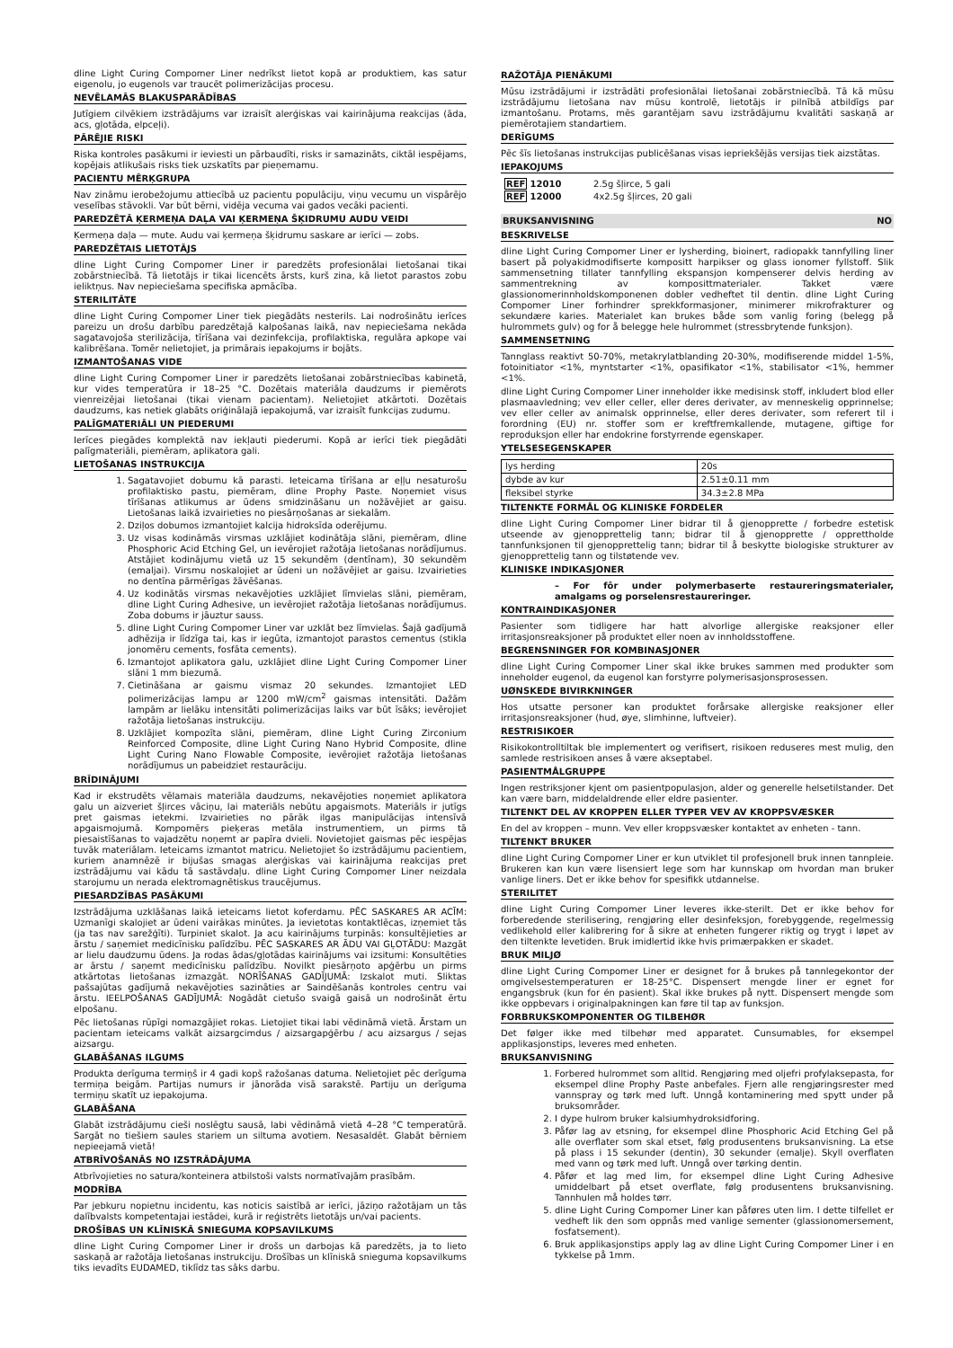dline Light Curing Compomer Liner nedrīkst lietot kopā ar produktiem, kas satur eigenolu, jo eugenols var traucēt polimerizācijas procesu.
NEVĒLAMĀS BLAKUSPARĀDĪBAS
Jutīgiem cilvēkiem izstrādājums var izraisīt alerģiskas vai kairinājuma reakcijas (āda, acs, gļotāda, elpceļi).
PĀRĒJIE RISKI
Riska kontroles pasākumi ir ieviesti un pārbaudīti, risks ir samazināts, ciktāl iespējams, kopējais atlikušais risks tiek uzskatīts par pieņemamu.
PACIENTU MĒRĶGRUPA
Nav zināmu ierobežojumu attiecībā uz pacientu populāciju, viņu vecumu un vispārējo veselības stāvokli. Var būt bērni, vidēja vecuma vai gados vecāki pacienti.
PAREDZĒTĀ ĶERMEŅA DAĻA VAI ĶERMEŅA ŠĶIDRUMU AUDU VEIDI
Ķermeņa daļa — mute. Audu vai ķermeņa šķidrumu saskare ar ierīci — zobs.
PAREDZĒTAIS LIETOTĀJS
dline Light Curing Compomer Liner ir paredzēts profesionālai lietošanai tikai zobārstniecībā. Tā lietotājs ir tikai licencēts ārsts, kurš zina, kā lietot parastos zobu ieliktņus. Nav nepieciešama specifiska apmācība.
STERILITĀTE
dline Light Curing Compomer Liner tiek piegādāts nesterils. Lai nodrošinātu ierīces pareizu un drošu darbību paredzētajā kalpošanas laikā, nav nepieciešama nekāda sagatavojoša sterilizācija, tīrīšana vai dezinfekcija, profilaktiska, regulāra apkope vai kalibrēšana. Tomēr nelietojiet, ja primārais iepakojums ir bojāts.
IZMANTOŠANAS VIDE
dline Light Curing Compomer Liner ir paredzēts lietošanai zobārstniecības kabinetā, kur vides temperatūra ir 18–25 °C. Dozētais materiāla daudzums ir piemērots vienreizējai lietošanai (tikai vienam pacientam). Nelietojiet atkārtoti. Dozētais daudzums, kas netiek glabāts oriģinālajā iepakojumā, var izraisīt funkcijas zudumu.
PALĪGMATERIĀLI UN PIEDERUMI
Ierīces piegādes komplektā nav iekļauti piederumi. Kopā ar ierīci tiek piegādāti palīgmateriāli, piemēram, aplikatora gali.
LIETOŠANAS INSTRUKCIJA
1. Sagatavojiet dobumu kā parasti. Ieteicama tīrīšana ar eļļu nesaturošu profilaktisko pastu, piemēram, dline Prophy Paste. Noņemiet visus tīrīšanas atlikumus ar ūdens smidzināšanu un nožāvējiet ar gaisu. Lietošanas laikā izvairieties no piesārņošanas ar siekalām.
2. Dziļos dobumos izmantojiet kalcija hidroksīda oderējumu.
3. Uz visas kodināmās virsmas uzklājiet kodinātāja slāni, piemēram, dline Phosphoric Acid Etching Gel, un ievērojiet ražotāja lietošanas norādījumus. Atstājiet kodinājumu vietā uz 15 sekundēm (dentīnam), 30 sekundēm (emaljai). Virsmu noskalojiet ar ūdeni un nožāvējiet ar gaisu. Izvairieties no dentīna pārmērīgas žāvēšanas.
4. Uz kodinātās virsmas nekavējoties uzklājiet līmvielas slāni, piemēram, dline Light Curing Adhesive, un ievērojiet ražotāja lietošanas norādījumus. Zoba dobums ir jāuztur sauss.
5. dline Light Curing Compomer Liner var uzklāt bez līmvielas. Šajā gadījumā adhēzija ir līdzīga tai, kas ir iegūta, izmantojot parastos cementus (stikla jonomēru cements, fosfāta cements).
6. Izmantojot aplikatora galu, uzklājiet dline Light Curing Compomer Liner slāni 1 mm biezumā.
7. Cietināšana ar gaismu vismaz 20 sekundes. Izmantojiet LED polimerizācijas lampu ar 1200 mW/cm<sup>2</sup> gaismas intensitāti. Dažām lampām ar lielāku intensitāti polimerizācijas laiks var būt īsāks; ievērojiet ražotāja lietošanas instrukciju.
8. Uzklājiet kompozīta slāni, piemēram, dline Light Curing Zirconium Reinforced Composite, dline Light Curing Nano Hybrid Composite, dline Light Curing Nano Flowable Composite, ievērojiet ražotāja lietošanas norādījumus un pabeidziet restaurāciju.
BRĪDINĀJUMI
Kad ir ekstrudēts vēlamais materiāla daudzums, nekavējoties noņemiet aplikatora galu un aizveriet šļirces vāciņu, lai materiāls nebūtu apgaismots. Materiāls ir jutīgs pret gaismas ietekmi. Izvairieties no pārāk ilgas manipulācijas intensīvā apgaismojumā. Kompomērs pieķeras metāla instrumentiem, un pirms tā piesaistīšanas to vajadzētu noņemt ar papīra dvieli. Novietojiet gaismas pēc iespējas tuvāk materiālam. Ieteicams izmantot matricu. Nelietojiet šo izstrādājumu pacientiem, kuriem anamnēzē ir bijušas smagas alerģiskas vai kairinājuma reakcijas pret izstrādājumu vai kādu tā sastāvdaļu. dline Light Curing Compomer Liner neizdala starojumu un nerada elektromagnētiskus traucējumus.
PIESARDZĪBAS PASĀKUMI
Izstrādājuma uzklāšanas laikā ieteicams lietot koferdamu. PĒC SASKARES AR ACĪM: Uzmanīgi skalojiet ar ūdeni vairākas minūtes. Ja ievietotas kontaktlēcas, izņemiet tās (ja tas nav sarežģīti). Turpiniet skalot. Ja acu kairinājums turpinās: konsultējieties ar ārstu / saņemiet medicīnisku palīdzību. PĒC SASKARES AR ĀDU VAI GĻOTĀDU: Mazgāt ar lielu daudzumu ūdens. Ja rodas ādas/gļotādas kairinājums vai izsitumi: Konsultēties ar ārstu / saņemt medicīnisku palīdzību. Novilkt piesārņoto apģērbu un pirms atkārtotas lietošanas izmazgāt. NORĪŠANAS GADĪJUMĀ: Izskalot muti. Sliktas pašsajūtas gadījumā nekavējoties sazināties ar Saindēšanās kontroles centru vai ārstu. IEELPOŠANAS GADĪJUMĀ: Nogādāt cietušo svaigā gaisā un nodrošināt ērtu elpošanu.
Pēc lietošanas rūpīgi nomazgājiet rokas. Lietojiet tikai labi vēdināmā vietā. Ārstam un pacientam ieteicams valkāt aizsargcimdus / aizsargapģērbu / acu aizsargus / sejas aizsargu.
GLABĀŠANAS ILGUMS
Produkta derīguma termiņš ir 4 gadi kopš ražošanas datuma. Nelietojiet pēc derīguma termiņa beigām. Partijas numurs ir jānorāda visā sarakstē. Partiju un derīguma termiņu skatīt uz iepakojuma.
GLABĀŠANA
Glabāt izstrādājumu cieši noslēgtu sausā, labi vēdināmā vietā 4–28 °C temperatūrā. Sargāt no tiešiem saules stariem un siltuma avotiem. Nesasaldēt. Glabāt bērniem nepieejamā vietā!
ATBRĪVOŠANĀS NO IZSTRĀDĀJUMA
Atbrīvojieties no satura/konteinera atbilstoši valsts normatīvajām prasībām.
MODRĪBA
Par jebkuru nopietnu incidentu, kas noticis saistībā ar ierīci, jāziņo ražotājam un tās dalībvalsts kompetentajai iestādei, kurā ir reģistrēts lietotājs un/vai pacients.
DROŠĪBAS UN KLĪNISKĀ SNIEGUMA KOPSAVILKUMS
dline Light Curing Compomer Liner ir drošs un darbojas kā paredzēts, ja to lieto saskaņā ar ražotāja lietošanas instrukciju. Drošības un klīniskā snieguma kopsavilkums tiks ievadīts EUDAMED, tiklīdz tas sāks darbu.
RAŽOTĀJA PIENĀKUMI
Mūsu izstrādājumi ir izstrādāti profesionālai lietošanai zobārstniecībā. Tā kā mūsu izstrādājumu lietošana nav mūsu kontrolē, lietotājs ir pilnībā atbildīgs par izmantošanu. Protams, mēs garantējam savu izstrādājumu kvalitāti saskaņā ar piemērotajiem standartiem.
DERĪGUMS
Pēc šīs lietošanas instrukcijas publicēšanas visas iepriekšējās versijas tiek aizstātas.
IEPAKOJUMS
| REF 12010 | 2.5g šļirce, 5 gali |
| REF 12000 | 4x2.5g šļirces, 20 gali |
BRUKSANVISNING NO
BESKRIVELSE
dline Light Curing Compomer Liner er lysherding, bioinert, radiopakk tannfylling liner basert på polyakidmodifiserte kompositt harpikser og glass ionomer fyllstoff. Slik sammensetning tillater tannfylling ekspansjon kompenserer delvis herding av sammentrekning av komposittmaterialer. Takket være glassionomerinnholdskomponenen dobler vedheftet til dentin. dline Light Curing Compomer Liner forhindrer sprekkformasjoner, minimerer mikrofrakturer og sekundære karies. Materialet kan brukes både som vanlig foring (belegg på hulrommets gulv) og for å belegge hele hulrommet (stressbrytende funksjon).
SAMMENSETNING
Tannglass reaktivt 50-70%, metakrylatblanding 20-30%, modifiserende middel 1-5%, fotoinitiator <1%, myntstarter <1%, opasifikator <1%, stabilisator <1%, hemmer <1%.
dline Light Curing Compomer Liner inneholder ikke medisinsk stoff, inkludert blod eller plasmaavledning; vev eller celler, eller deres derivater, av menneskelig opprinnelse; vev eller celler av animalsk opprinnelse, eller deres derivater, som referert til i forordning (EU) nr. stoffer som er kreftfremkallende, mutagene, giftige for reproduksjon eller har endokrine forstyrrende egenskaper.
YTELSESEGENSKAPER
| lys herding | 20s |
| dybde av kur | 2.51±0.11 mm |
| fleksibel styrke | 34.3±2.8 MPa |
TILTENKTE FORMÅL OG KLINISKE FORDELER
dline Light Curing Compomer Liner bidrar til å gjenopprette / forbedre estetisk utseende av gjenopprettelig tann; bidrar til å gjenopprette / opprettholde tannfunksjonen til gjenopprettelig tann; bidrar til å beskytte biologiske strukturer av gjenopprettelig tann og tilstøtende vev.
KLINISKE INDIKASJONER
– For fôr under polymerbaserte restaureringsmaterialer, amalgams og porselensrestaureringer.
KONTRAINDIKASJONER
Pasienter som tidligere har hatt alvorlige allergiske reaksjoner eller irritasjonsreaksjoner på produktet eller noen av innholdsstoffene.
BEGRENSNINGER FOR KOMBINASJONER
dline Light Curing Compomer Liner skal ikke brukes sammen med produkter som inneholder eugenol, da eugenol kan forstyrre polymerisasjonsprosessen.
UØNSKEDE BIVIRKNINGER
Hos utsatte personer kan produktet forårsake allergiske reaksjoner eller irritasjonsreaksjoner (hud, øye, slimhinne, luftveier).
RESTRISIKOER
Risikokontrolltiltak ble implementert og verifisert, risikoen reduseres mest mulig, den samlede restrisikoen anses å være akseptabel.
PASIENTMÅLGRUPPE
Ingen restriksjoner kjent om pasientpopulasjon, alder og generelle helsetilstander. Det kan være barn, middelaldrende eller eldre pasienter.
TILTENKT DEL AV KROPPEN ELLER TYPER VEV AV KROPPSVÆSKER
En del av kroppen – munn. Vev eller kroppsvæsker kontaktet av enheten - tann.
TILTENKT BRUKER
dline Light Curing Compomer Liner er kun utviklet til profesjonell bruk innen tannpleie. Brukeren kan kun være lisensiert lege som har kunnskap om hvordan man bruker vanlige liners. Det er ikke behov for spesifikk utdannelse.
STERILITET
dline Light Curing Compomer Liner leveres ikke-sterilt. Det er ikke behov for forberedende sterilisering, rengjøring eller desinfeksjon, forebyggende, regelmessig vedlikehold eller kalibrering for å sikre at enheten fungerer riktig og trygt i løpet av den tiltenkte levetiden. Bruk imidlertid ikke hvis primærpakken er skadet.
BRUK MILJØ
dline Light Curing Compomer Liner er designet for å brukes på tannlegekontor der omgivelsestemperaturen er 18-25°C. Dispensert mengde liner er egnet for engangsbruk (kun for én pasient). Skal ikke brukes på nytt. Dispensert mengde som ikke oppbevars i originalpakningen kan føre til tap av funksjon.
FORBRUKSKOMPONENTER OG TILBEHØR
Det følger ikke med tilbehør med apparatet. Cunsumables, for eksempel applikasjonstips, leveres med enheten.
BRUKSANVISNING
1. Forbered hulrommet som alltid. Rengjøring med oljefri profylaksepasta, for eksempel dline Prophy Paste anbefales. Fjern alle rengjøringsrester med vannspray og tørk med luft. Unngå kontaminering med spytt under på bruksområder.
2. I dype hulrom bruker kalsiumhydroksidforing.
3. Påfør lag av etsning, for eksempel dline Phosphoric Acid Etching Gel på alle overflater som skal etset, følg produsentens bruksanvisning. La etse på plass i 15 sekunder (dentin), 30 sekunder (emalje). Skyll overflaten med vann og tørk med luft. Unngå over tørking dentin.
4. Påfør et lag med lim, for eksempel dline Light Curing Adhesive umiddelbart på etset overflate, følg produsentens bruksanvisning. Tannhulen må holdes tørr.
5. dline Light Curing Compomer Liner kan påføres uten lim. I dette tilfellet er vedheft lik den som oppnås med vanlige sementer (glassionomersement, fosfatsement).
6. Bruk applikasjonstips apply lag av dline Light Curing Compomer Liner i en tykkelse på 1mm.